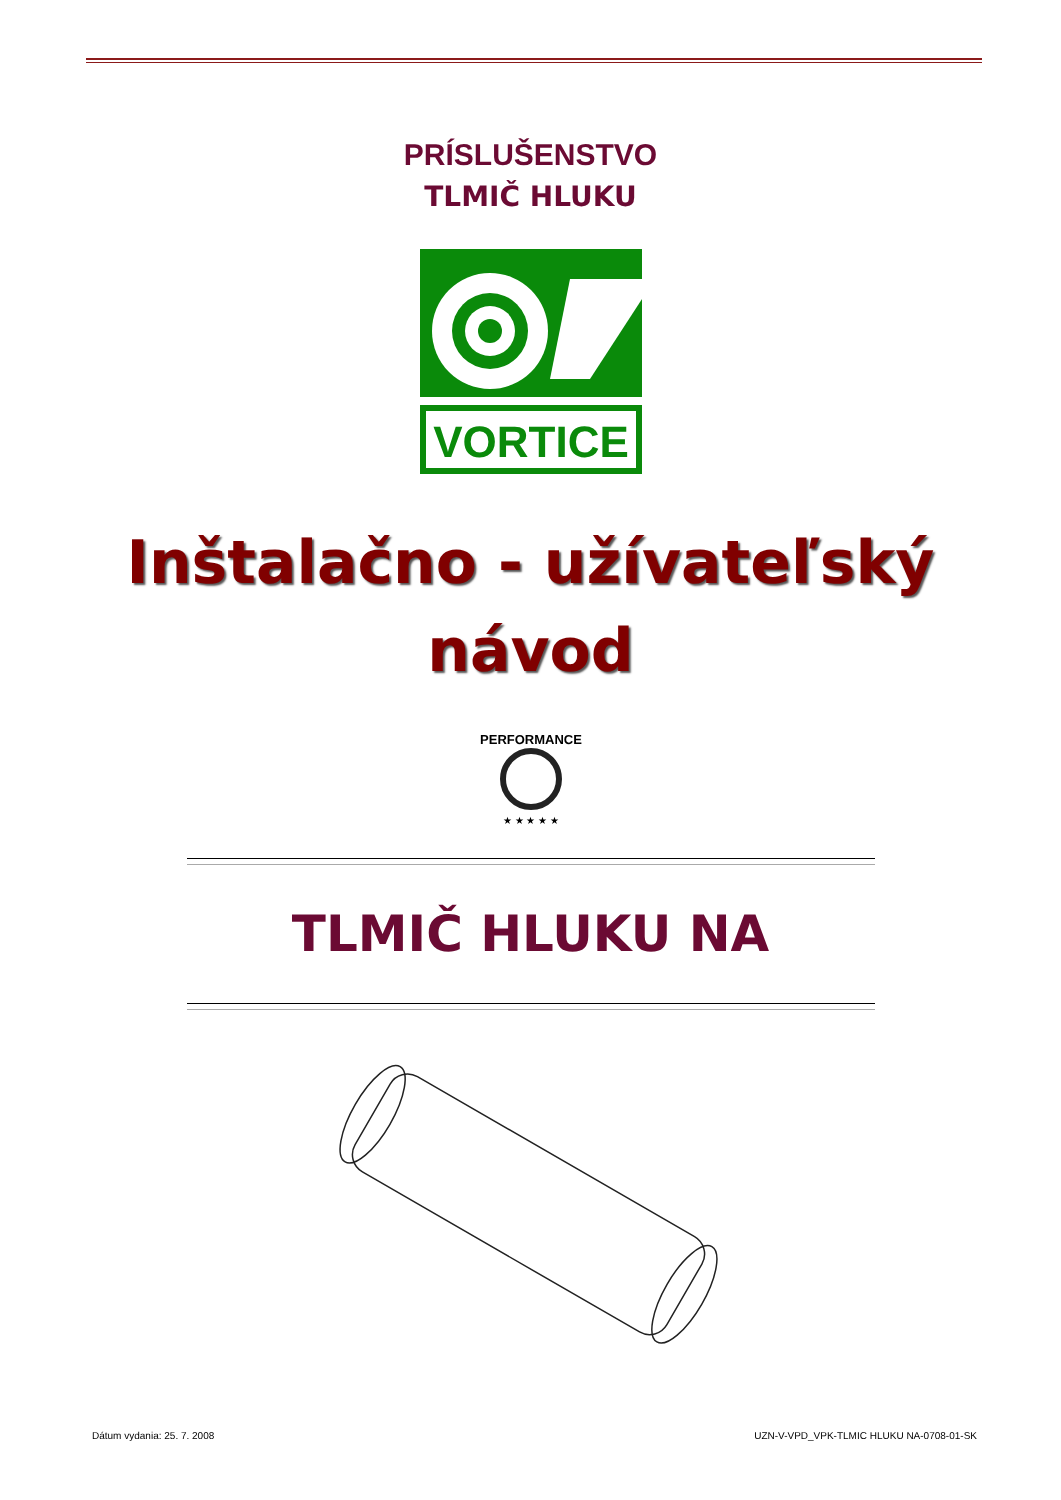PRÍSLUŠENSTVO
TLMIČ HLUKU
VORTICE
Inštalačno - užívateľský
návod
PERFORMANCE
★ ★ ★ ★ ★
TLMIČ HLUKU NA
Dátum vydania: 25. 7. 2008 UZN-V-VPD_VPK-TLMIC HLUKU NA-0708-01-SK